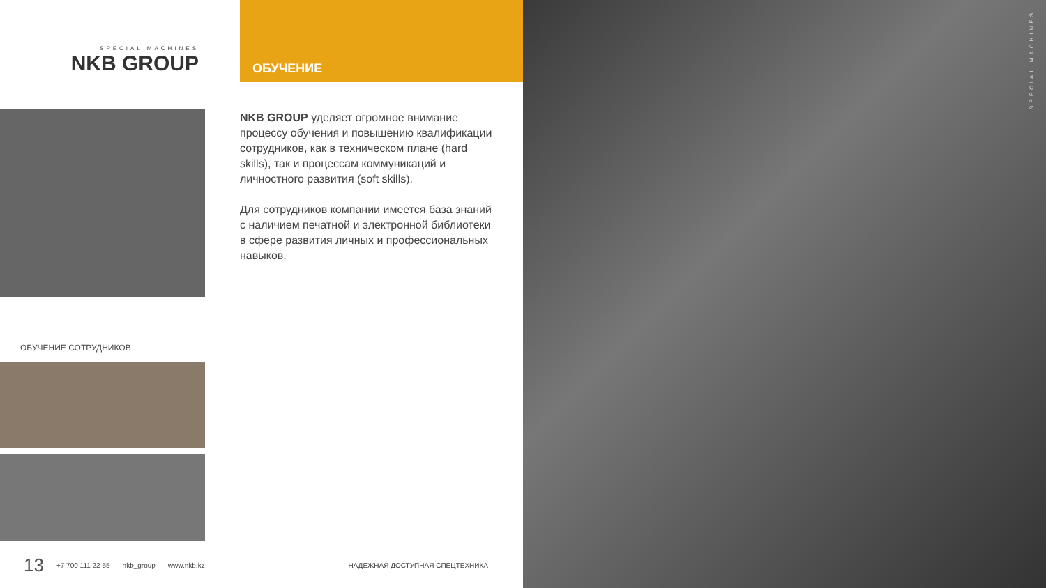SPECIAL MACHINES
NKB GROUP
ОБУЧЕНИЕ
NKB GROUP уделяет огромное внимание процессу обучения и повышению квалификации сотрудников, как в техническом плане (hard skills), так и процессам коммуникаций и личностного развития (soft skills).
Для сотрудников компании имеется база знаний с наличием печатной и электронной библиотеки в сфере развития личных и профессиональных навыков.
ОБУЧЕНИЕ СОТРУДНИКОВ
13 +7 700 111 22 55 nkb_group www.nkb.kz НАДЕЖНАЯ ДОСТУПНАЯ СПЕЦТЕХНИКА
SPECIAL MACHINES